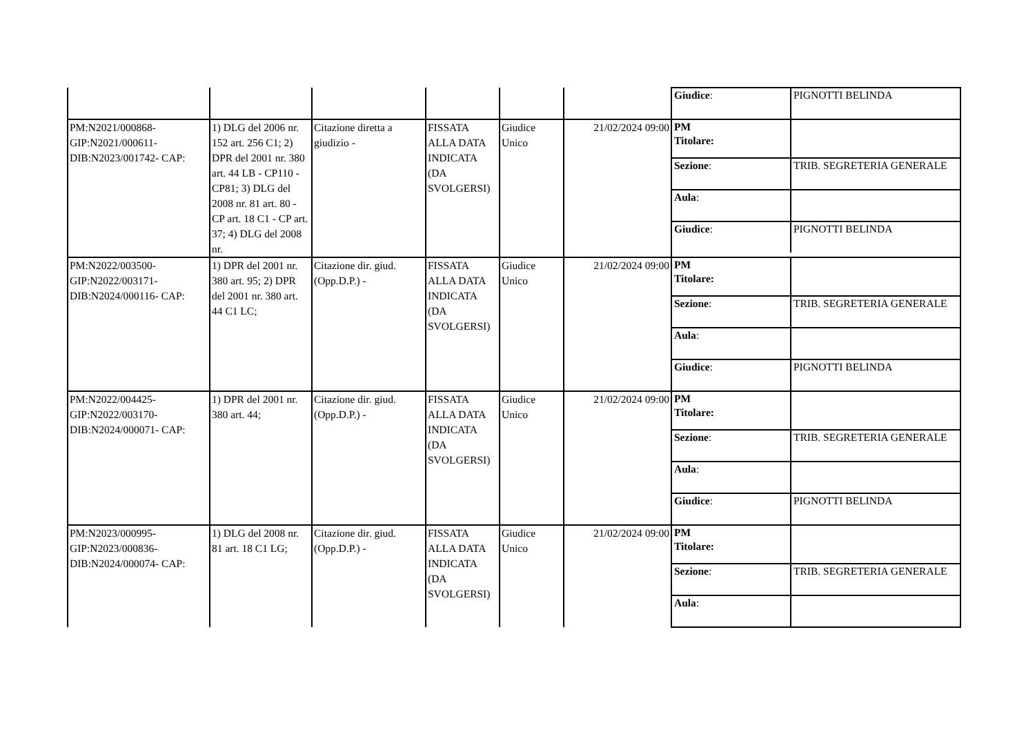| | | | | | | / Giudice : / PIGNOTTI BELINDA / |
| PM:N2021/000868-GIP:N2021/000611-DIB:N2023/001742- CAP: | 1) DLG del 2006 nr. 152 art. 256 C1; 2) DPR del 2001 nr. 380 art. 44 LB - CP110 - CP81; 3) DLG del 2008 nr. 81 art. 80 - CP art. 18 C1 - CP art. 37; 4) DLG del 2008 nr. | Citazione diretta a giudizio - | FISSATA ALLA DATA INDICATA (DA SVOLGERSI) | Giudice Unico | 21/02/2024 09:00 | / PM Titolare: / / / Sezione : / TRIB. SEGRETERIA GENERALE / / Aula : / / / Giudice : / PIGNOTTI BELINDA / |
| PM:N2022/003500-GIP:N2022/003171-DIB:N2024/000116- CAP: | 1) DPR del 2001 nr. 380 art. 95; 2) DPR del 2001 nr. 380 art. 44 C1 LC; | Citazione dir. giud.(Opp.D.P.) - | FISSATA ALLA DATA INDICATA (DA SVOLGERSI) | Giudice Unico | 21/02/2024 09:00 | / PM Titolare: / / / Sezione : / TRIB. SEGRETERIA GENERALE / / Aula : / / / Giudice : / PIGNOTTI BELINDA / |
| PM:N2022/004425-GIP:N2022/003170-DIB:N2024/000071- CAP: | 1) DPR del 2001 nr. 380 art. 44; | Citazione dir. giud.(Opp.D.P.) - | FISSATA ALLA DATA INDICATA (DA SVOLGERSI) | Giudice Unico | 21/02/2024 09:00 | / PM Titolare: / / / Sezione : / TRIB. SEGRETERIA GENERALE / / Aula : / / / Giudice : / PIGNOTTI BELINDA / |
| PM:N2023/000995-GIP:N2023/000836-DIB:N2024/000074- CAP: | 1) DLG del 2008 nr. 81 art. 18 C1 LG; | Citazione dir. giud.(Opp.D.P.) - | FISSATA ALLA DATA INDICATA (DA SVOLGERSI) | Giudice Unico | 21/02/2024 09:00 | / PM Titolare: / / / Sezione : / TRIB. SEGRETERIA GENERALE / / Aula : / / |